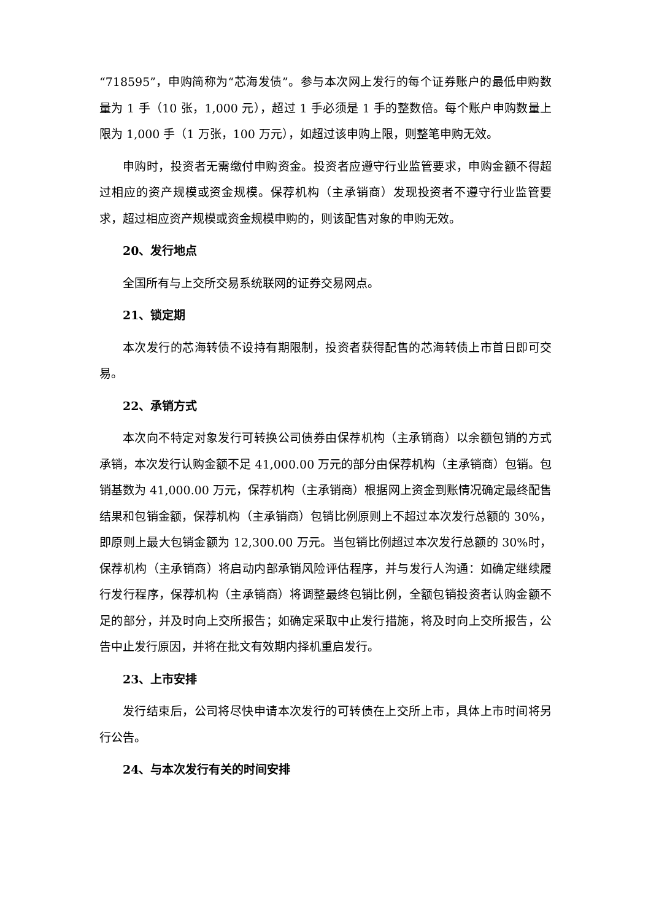“718595”，申购简称为“芯海发债”。参与本次网上发行的每个证券账户的最低申购数量为 1 手（10 张，1,000 元），超过 1 手必须是 1 手的整数倍。每个账户申购数量上限为 1,000 手（1 万张，100 万元），如超过该申购上限，则整笔申购无效。
申购时，投资者无需缴付申购资金。投资者应遵守行业监管要求，申购金额不得超过相应的资产规模或资金规模。保荐机构（主承销商）发现投资者不遵守行业监管要求，超过相应资产规模或资金规模申购的，则该配售对象的申购无效。
20、发行地点
全国所有与上交所交易系统联网的证券交易网点。
21、锁定期
本次发行的芯海转债不设持有期限制，投资者获得配售的芯海转债上市首日即可交易。
22、承销方式
本次向不特定对象发行可转换公司债券由保荐机构（主承销商）以余额包销的方式承销，本次发行认购金额不足 41,000.00 万元的部分由保荐机构（主承销商）包销。包销基数为 41,000.00 万元，保荐机构（主承销商）根据网上资金到账情况确定最终配售结果和包销金额，保荐机构（主承销商）包销比例原则上不超过本次发行总额的 30%，即原则上最大包销金额为 12,300.00 万元。当包销比例超过本次发行总额的 30%时，保荐机构（主承销商）将启动内部承销风险评估程序，并与发行人沟通：如确定继续履行发行程序，保荐机构（主承销商）将调整最终包销比例，全额包销投资者认购金额不足的部分，并及时向上交所报告；如确定采取中止发行措施，将及时向上交所报告，公告中止发行原因，并将在批文有效期内择机重启发行。
23、上市安排
发行结束后，公司将尽快申请本次发行的可转债在上交所上市，具体上市时间将另行公告。
24、与本次发行有关的时间安排